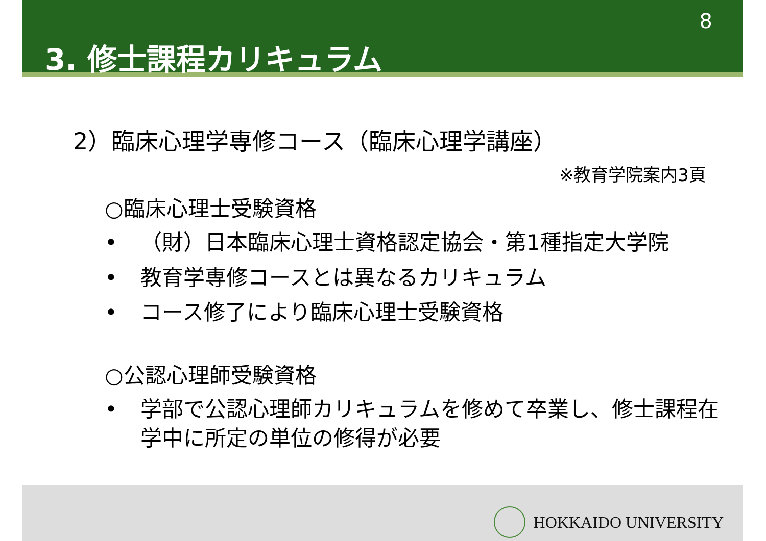8
3. 修士課程カリキュラム
2）臨床心理学専修コース（臨床心理学講座）
※教育学院案内3頁
○臨床心理士受験資格
• （財）日本臨床心理士資格認定協会・第1種指定大学院
• 教育学専修コースとは異なるカリキュラム
• コース修了により臨床心理士受験資格
○公認心理師受験資格
• 学部で公認心理師カリキュラムを修めて卒業し、修士課程在学中に所定の単位の修得が必要
HOKKAIDO UNIVERSITY